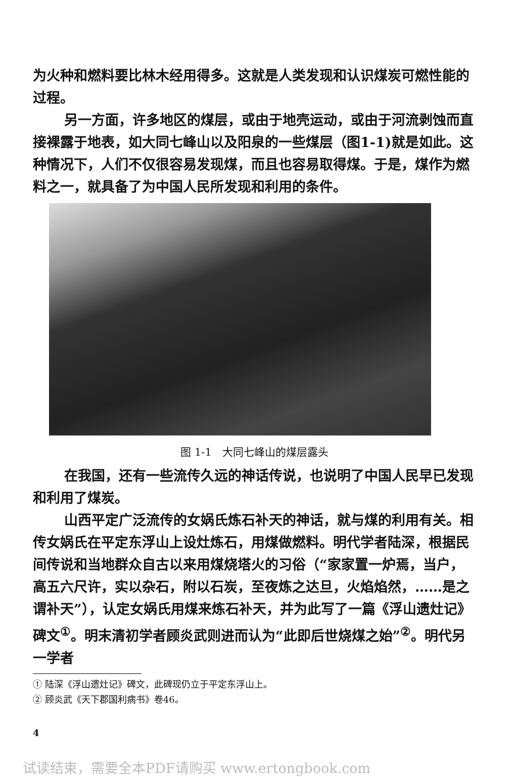为火种和燃料要比林木经用得多。这就是人类发现和认识煤炭可燃性能的过程。
另一方面，许多地区的煤层，或由于地壳运动，或由于河流剥蚀而直接裸露于地表，如大同七峰山以及阳泉的一些煤层（图1-1)就是如此。这种情况下，人们不仅很容易发现煤，而且也容易取得煤。于是，煤作为燃料之一，就具备了为中国人民所发现和利用的条件。
图 1-1　大同七峰山的煤层露头
在我国，还有一些流传久远的神话传说，也说明了中国人民早已发现和利用了煤炭。
山西平定广泛流传的女娲氏炼石补天的神话，就与煤的利用有关。相传女娲氏在平定东浮山上设灶炼石，用煤做燃料。明代学者陆深，根据民间传说和当地群众自古以来用煤烧塔火的习俗（“家家置一炉焉，当户，高五六尺许，实以杂石，附以石炭，至夜炼之达旦，火焰焰然，……是之谓补天”），认定女娲氏用煤来炼石补天，并为此写了一篇《浮山遗灶记》碑文<sup>①</sup>。明末清初学者顾炎武则进而认为“此即后世烧煤之始”<sup>②</sup>。明代另一学者
① 陆深《浮山遗灶记》碑文，此碑现仍立于平定东浮山上。
② 顾炎武《天下郡国利病书》卷46。
4
试读结束，需要全本PDF请购买 www.ertongbook.com